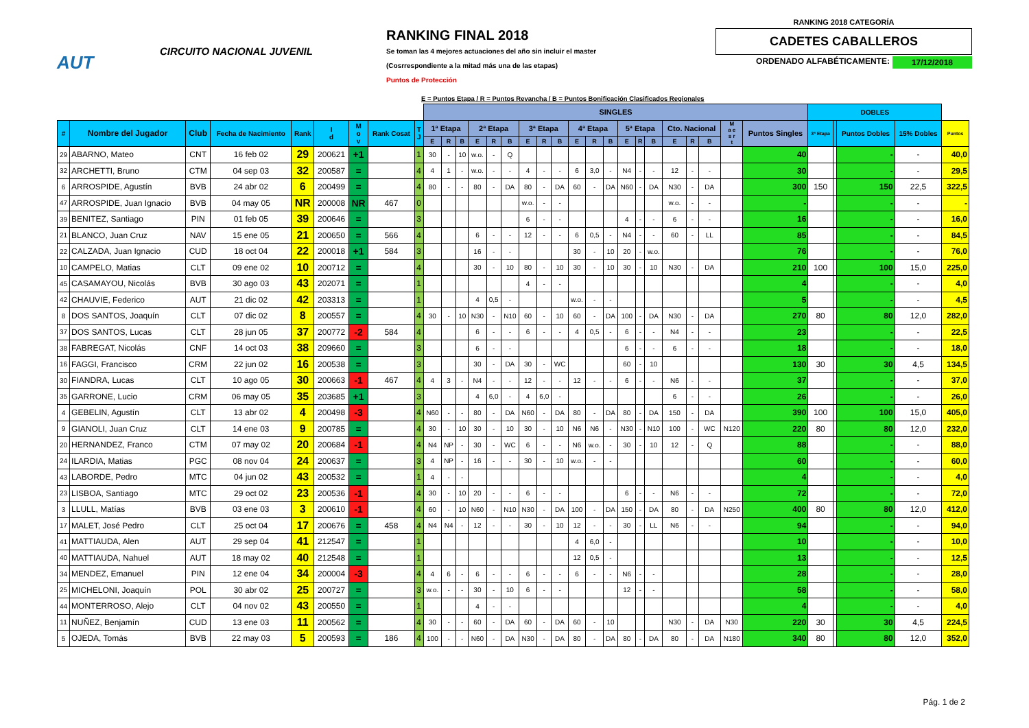AUT
CIRCUITO NACIONAL JUVENIL
RANKING FINAL 2018
Se toman las 4 mejores actuaciones del año sin incluir el master
(Cosrrespondiente a la mitad más una de las etapas)
Puntos de Protección
RANKING 2018 CATEGORÍA
CADETES CABALLEROS
ORDENADO ALFABÉTICAMENTE: 17/12/2018
E = Puntos Etapa / R = Puntos Revancha / B = Puntos Bonificación Clasificados Regionales
| | | | | | | | | | SINGLES | | | | | | | | | | | | | | | | | | | | DOBLES | | | | |
| # | Nombre del Jugador | Club | Fecha de Nacimiento | Rank | I d | M o v | Rank Cosat | T J | 1ª Etapa | | | 2ª Etapa | | | 3ª Etapa | | | 4ª Etapa | | | 5ª Etapa | | | Cto. Nacional | | | M a e s r t | Puntos Singles | 3ª Etapa | | Puntos Dobles | 15% Dobles | Puntos |
| | | | | | | | | | E | R | B | E | R | B | E | R | B | E | R | B | E | R | B | E | R | B | | | | | | | |
| 29 | ABARNO, Mateo | CNT | 16 feb 02 | 29 | 200621 | +1 | | 1 | 30 | - | 10 | w.o. | - | Q | | | | | | | | | | | | | | 40 | | | - | - | 40,0 |
| 32 | ARCHETTI, Bruno | CTM | 04 sep 03 | 32 | 200587 | = | | 4 | 4 | 1 | - | w.o. | - | - | 4 | - | - | 6 | 3,0 | - | N4 | - | - | 12 | - | - | | 30 | | | - | - | 29,5 |
| 6 | ARROSPIDE, Agustín | BVB | 24 abr 02 | 6 | 200499 | = | | 4 | 80 | - | - | 80 | - | DA | 80 | - | DA | 60 | - | DA | N60 | - | DA | N30 | - | DA | | 300 | 150 | | 150 | 22,5 | 322,5 |
| 47 | ARROSPIDE, Juan Ignacio | BVB | 04 may 05 | NR | 200008 | NR | 467 | 0 | | | | | | | w.o. | - | - | | | | | | | w.o. | - | - | | - | | | - | - | - |
| 39 | BENITEZ, Santiago | PIN | 01 feb 05 | 39 | 200646 | = | | 3 | | | | | | | 6 | - | - | | | | 4 | - | - | 6 | - | - | | 16 | | | - | - | 16,0 |
| 21 | BLANCO, Juan Cruz | NAV | 15 ene 05 | 21 | 200650 | = | 566 | 4 | | | | 6 | - | - | 12 | - | - | 6 | 0,5 | - | N4 | - | - | 60 | - | LL | | 85 | | | - | - | 84,5 |
| 22 | CALZADA, Juan Ignacio | CUD | 18 oct 04 | 22 | 200018 | +1 | 584 | 3 | | | | 16 | - | - | | | | 30 | - | 10 | 20 | - | w.o. | | | | | 76 | | | - | - | 76,0 |
| 10 | CAMPELO, Matias | CLT | 09 ene 02 | 10 | 200712 | = | | 4 | | | | 30 | - | 10 | 80 | - | 10 | 30 | - | 10 | 30 | - | 10 | N30 | - | DA | | 210 | 100 | | 100 | 15,0 | 225,0 |
| 45 | CASAMAYOU, Nicolás | BVB | 30 ago 03 | 43 | 202071 | = | | 1 | | | | | | | 4 | - | - | | | | | | | | | | | 4 | | | - | - | 4,0 |
| 42 | CHAUVIE, Federico | AUT | 21 dic 02 | 42 | 203313 | = | | 1 | | | | 4 | 0,5 | - | | | | w.o. | - | - | | | | | | | | 5 | | | - | - | 4,5 |
| 8 | DOS SANTOS, Joaquín | CLT | 07 dic 02 | 8 | 200557 | = | | 4 | 30 | - | 10 | N30 | - | N10 | 60 | - | 10 | 60 | - | DA | 100 | - | DA | N30 | - | DA | | 270 | 80 | | 80 | 12,0 | 282,0 |
| 37 | DOS SANTOS, Lucas | CLT | 28 jun 05 | 37 | 200772 | -2 | 584 | 4 | | | | 6 | - | - | 6 | - | - | 4 | 0,5 | - | 6 | - | - | N4 | - | - | | 23 | | | - | - | 22,5 |
| 38 | FABREGAT, Nicolás | CNF | 14 oct 03 | 38 | 209660 | = | | 3 | | | | 6 | - | - | | | | | | | 6 | - | - | 6 | - | - | | 18 | | | - | - | 18,0 |
| 16 | FAGGI, Francisco | CRM | 22 jun 02 | 16 | 200538 | = | | 3 | | | | 30 | - | DA | 30 | - | WC | | | | 60 | - | 10 | | | | | 130 | 30 | | 30 | 4,5 | 134,5 |
| 30 | FIANDRA, Lucas | CLT | 10 ago 05 | 30 | 200663 | -1 | 467 | 4 | 4 | 3 | - | N4 | - | - | 12 | - | - | 12 | - | - | 6 | - | - | N6 | - | - | | 37 | | | - | - | 37,0 |
| 35 | GARRONE, Lucio | CRM | 06 may 05 | 35 | 203685 | +1 | | 3 | | | | 4 | 6,0 | - | 4 | 6,0 | - | | | | | | | 6 | - | - | | 26 | | | - | - | 26,0 |
| 4 | GEBELIN, Agustín | CLT | 13 abr 02 | 4 | 200498 | -3 | | 4 | N60 | - | - | 80 | - | DA | N60 | - | DA | 80 | - | DA | 80 | - | DA | 150 | - | DA | | 390 | 100 | | 100 | 15,0 | 405,0 |
| 9 | GIANOLI, Juan Cruz | CLT | 14 ene 03 | 9 | 200785 | = | | 4 | 30 | - | 10 | 30 | - | 10 | 30 | - | 10 | N6 | N6 | - | N30 | - | N10 | 100 | - | WC | N120 | 220 | 80 | | 80 | 12,0 | 232,0 |
| 20 | HERNANDEZ, Franco | CTM | 07 may 02 | 20 | 200684 | -1 | | 4 | N4 | NP | - | 30 | - | WC | 6 | - | - | N6 | w.o. | - | 30 | - | 10 | 12 | - | Q | | 88 | | | - | - | 88,0 |
| 24 | ILARDIA, Matias | PGC | 08 nov 04 | 24 | 200637 | = | | 3 | 4 | NP | - | 16 | - | - | 30 | - | 10 | w.o. | - | - | | | | | | | | 60 | | | - | - | 60,0 |
| 43 | LABORDE, Pedro | MTC | 04 jun 02 | 43 | 200532 | = | | 1 | 4 | - | - | | | | | | | | | | | | | | | | | 4 | | | - | - | 4,0 |
| 23 | LISBOA, Santiago | MTC | 29 oct 02 | 23 | 200536 | -1 | | 4 | 30 | - | 10 | 20 | - | - | 6 | - | - | | | | 6 | - | - | N6 | - | - | | 72 | | | - | - | 72,0 |
| 3 | LLULL, Matías | BVB | 03 ene 03 | 3 | 200610 | -1 | | 4 | 60 | - | 10 | N60 | - | N10 | N30 | - | DA | 100 | - | DA | 150 | - | DA | 80 | - | DA | N250 | 400 | 80 | | 80 | 12,0 | 412,0 |
| 17 | MALET, José Pedro | CLT | 25 oct 04 | 17 | 200676 | = | 458 | 4 | N4 | N4 | - | 12 | - | - | 30 | - | 10 | 12 | - | - | 30 | - | LL | N6 | - | - | | 94 | | | - | - | 94,0 |
| 41 | MATTIAUDA, Alen | AUT | 29 sep 04 | 41 | 212547 | = | | 1 | | | | | | | | | | 4 | 6,0 | - | | | | | | | | 10 | | | - | - | 10,0 |
| 40 | MATTIAUDA, Nahuel | AUT | 18 may 02 | 40 | 212548 | = | | 1 | | | | | | | | | | 12 | 0,5 | - | | | | | | | | 13 | | | - | - | 12,5 |
| 34 | MENDEZ, Emanuel | PIN | 12 ene 04 | 34 | 200004 | -3 | | 4 | 4 | 6 | - | 6 | - | - | 6 | - | - | 6 | - | - | N6 | - | - | | | | | 28 | | | - | - | 28,0 |
| 25 | MICHELONI, Joaquín | POL | 30 abr 02 | 25 | 200727 | = | | 3 | w.o. | - | - | 30 | - | 10 | 6 | - | - | | | | 12 | - | - | | | | | 58 | | | - | - | 58,0 |
| 44 | MONTERROSO, Alejo | CLT | 04 nov 02 | 43 | 200550 | = | | 1 | | | | 4 | - | - | | | | | | | | | | | | | | 4 | | | - | - | 4,0 |
| 11 | NUÑEZ, Benjamín | CUD | 13 ene 03 | 11 | 200562 | = | | 4 | 30 | - | - | 60 | - | DA | 60 | - | DA | 60 | - | 10 | | | | N30 | - | DA | N30 | 220 | 30 | | 30 | 4,5 | 224,5 |
| 5 | OJEDA, Tomás | BVB | 22 may 03 | 5 | 200593 | = | 186 | 4 | 100 | - | - | N60 | - | DA | N30 | - | DA | 80 | - | DA | 80 | - | DA | 80 | - | DA | N180 | 340 | 80 | | 80 | 12,0 | 352,0 |
Pág. 1 de 2